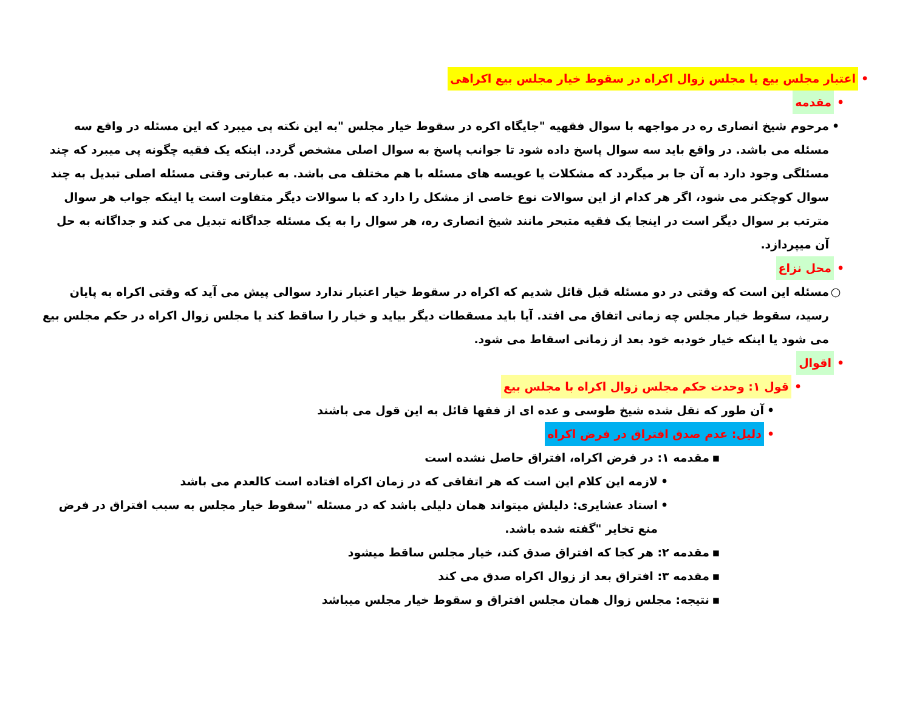• اعتبار مجلس بیع یا مجلس زوال اکراه در سقوط خیار مجلس بیع اکراهی
• مقدمه
• مرحوم شیخ انصاری ره در مواجهه با سوال فقهیه "جایگاه اکره در سقوط خیار مجلس "به این نکته پی میبرد که این مسئله در واقع سه مسئله می باشد. در واقع باید سه سوال پاسخ داده شود تا جوانب پاسخ به سوال اصلی مشخص گردد. اینکه یک فقیه چگونه پی میبرد که چند مسئلگی وجود دارد به آن جا بر میگردد که مشکلات یا عویسه های مسئله با هم مختلف می باشد. به عبارتی وقتی مسئله اصلی تبدیل به چند سوال کوچکتر می شود، اگر هر کدام از این سوالات نوع خاصی از مشکل را دارد که با سوالات دیگر متفاوت است یا اینکه جواب هر سوال مترتب بر سوال دیگر است در اینجا یک فقیه متبحر مانند شیخ انصاری ره، هر سوال را به یک مسئله جداگانه تبدیل می کند و جداگانه به حل آن میپردازد.
• محل نزاع
○ مسئله این است که وقتی در دو مسئله قبل قائل شدیم که اکراه در سقوط خیار اعتبار ندارد سوالی پیش می آید که وقتی اکراه به پایان رسید، سقوط خیار مجلس چه زمانی اتفاق می افتد. آیا باید مسقطات دیگر بیاید و خیار را ساقط کند یا مجلس زوال اکراه در حکم مجلس بیع می شود یا اینکه خیار خودبه خود بعد از زمانی اسقاط می شود.
• اقوال
• قول ۱: وحدت حکم مجلس زوال اکراه با مجلس بیع
• آن طور که نقل شده شیخ طوسی و عده ای از فقها قائل به این قول می باشند
• دلیل: عدم صدق افتراق در فرض اکراه
▪ مقدمه ۱: در فرض اکراه، افتراق حاصل نشده است
• لازمه این کلام این است که هر اتفاقی که در زمان اکراه افتاده است کالعدم می باشد
• استاد عشایری: دلیلش میتواند همان دلیلی باشد که در مسئله "سقوط خیار مجلس به سبب افتراق در فرض منع تخایر "گفته شده باشد.
▪ مقدمه ۲: هر کجا که افتراق صدق کند، خیار مجلس ساقط میشود
▪ مقدمه ۳: افتراق بعد از زوال اکراه صدق می کند
▪ نتیجه: مجلس زوال همان مجلس افتراق و سقوط خیار مجلس میباشد